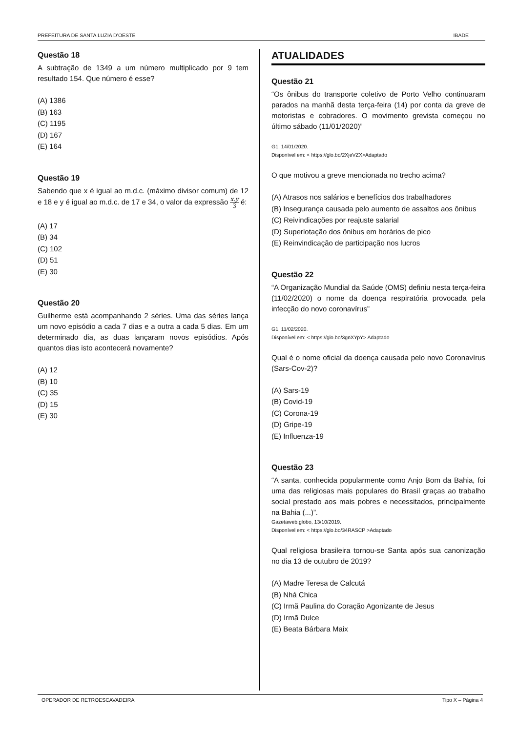PREFEITURA DE SANTA LUZIA D’OESTE IBADE
Questão 18
A subtração de 1349 a um número multiplicado por 9 tem resultado 154. Que número é esse?
(A) 1386
(B) 163
(C) 1195
(D) 167
(E) 164
Questão 19
Sabendo que x é igual ao m.d.c. (máximo divisor comum) de 12 e 18 e y é igual ao m.d.c. de 17 e 34, o valor da expressão x.y 3 é:
(A) 17
(B) 34
(C) 102
(D) 51
(E) 30
Questão 20
Guilherme está acompanhando 2 séries. Uma das séries lança um novo episódio a cada 7 dias e a outra a cada 5 dias. Em um determinado dia, as duas lançaram novos episódios. Após quantos dias isto acontecerá novamente?
(A) 12
(B) 10
(C) 35
(D) 15
(E) 30
ATUALIDADES
Questão 21
“Os ônibus do transporte coletivo de Porto Velho continuaram parados na manhã desta terça-feira (14) por conta da greve de motoristas e cobradores. O movimento grevista começou no último sábado (11/01/2020)”
G1, 14/01/2020.
Disponível em: < https://glo.bo/2XjeVZX>Adaptado
O que motivou a greve mencionada no trecho acima?
(A) Atrasos nos salários e benefícios dos trabalhadores
(B) Insegurança causada pelo aumento de assaltos aos ônibus
(C) Reivindicações por reajuste salarial
(D) Superlotação dos ônibus em horários de pico
(E) Reinvindicação de participação nos lucros
Questão 22
“A Organização Mundial da Saúde (OMS) definiu nesta terça-feira (11/02/2020) o nome da doença respiratória provocada pela infecção do novo coronavírus”
G1, 11/02/2020.
Disponível em: < https://glo.bo/3gnXYpY> Adaptado
Qual é o nome oficial da doença causada pelo novo Coronavírus (Sars-Cov-2)?
(A) Sars-19
(B) Covid-19
(C) Corona-19
(D) Gripe-19
(E) Influenza-19
Questão 23
“A santa, conhecida popularmente como Anjo Bom da Bahia, foi uma das religiosas mais populares do Brasil graças ao trabalho social prestado aos mais pobres e necessitados, principalmente na Bahia (...)”.
Gazetaweb.globo, 13/10/2019.
Disponível em: < https://glo.bo/34RASCP >Adaptado
Qual religiosa brasileira tornou-se Santa após sua canonização no dia 13 de outubro de 2019?
(A) Madre Teresa de Calcutá
(B) Nhá Chica
(C) Irmã Paulina do Coração Agonizante de Jesus
(D) Irmã Dulce
(E) Beata Bárbara Maix
OPERADOR DE RETROESCAVADEIRA Tipo X – Página 4